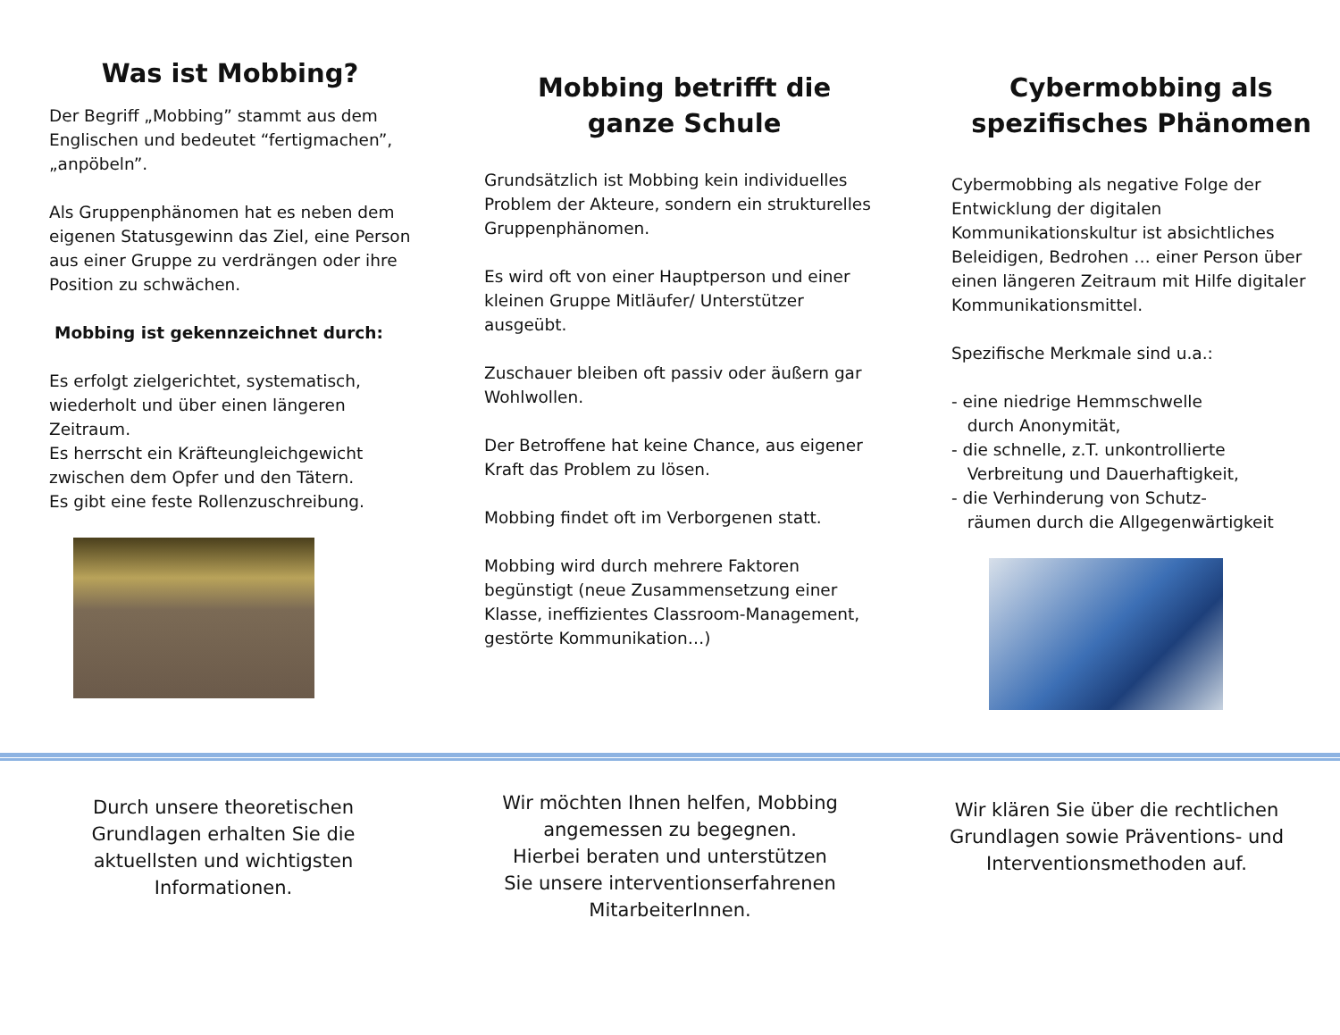Was ist Mobbing?
Der Begriff „Mobbing” stammt aus dem Englischen und bedeutet “fertigmachen”, „anpöbeln”.
Als Gruppenphänomen hat es neben dem eigenen Statusgewinn das Ziel, eine Person aus einer Gruppe zu verdrängen oder ihre Position zu schwächen.
Mobbing ist gekennzeichnet durch:
Es erfolgt zielgerichtet, systematisch, wiederholt und über einen längeren Zeitraum.
Es herrscht ein Kräfteungleichgewicht zwischen dem Opfer und den Tätern.
Es gibt eine feste Rollenzuschreibung.
Mobbing betrifft die
ganze Schule
Grundsätzlich ist Mobbing kein individuelles Problem der Akteure, sondern ein strukturelles Gruppenphänomen.
Es wird oft von einer Hauptperson und einer kleinen Gruppe Mitläufer/ Unterstützer ausgeübt.
Zuschauer bleiben oft passiv oder äußern gar Wohlwollen.
Der Betroffene hat keine Chance, aus eigener Kraft das Problem zu lösen.
Mobbing findet oft im Verborgenen statt.
Mobbing wird durch mehrere Faktoren begünstigt (neue Zusammensetzung einer Klasse, ineffizientes Classroom-Management, gestörte Kommunikation…)
Cybermobbing als
spezifisches Phänomen
Cybermobbing als negative Folge der Entwicklung der digitalen Kommunikationskultur ist absichtliches Beleidigen, Bedrohen … einer Person über einen längeren Zeitraum mit Hilfe digitaler Kommunikationsmittel.
Spezifische Merkmale sind u.a.:
- eine niedrige Hemmschwelle
durch Anonymität,
- die schnelle, z.T. unkontrollierte
Verbreitung und Dauerhaftigkeit,
- die Verhinderung von Schutz-
räumen durch die Allgegenwärtigkeit
Durch unsere theoretischen Grundlagen erhalten Sie die aktuellsten und wichtigsten Informationen.
Wir möchten Ihnen helfen, Mobbing angemessen zu begegnen.
Hierbei beraten und unterstützen Sie unsere interventionserfahrenen MitarbeiterInnen.
Wir klären Sie über die rechtlichen Grundlagen sowie Präventions- und Interventionsmethoden auf.